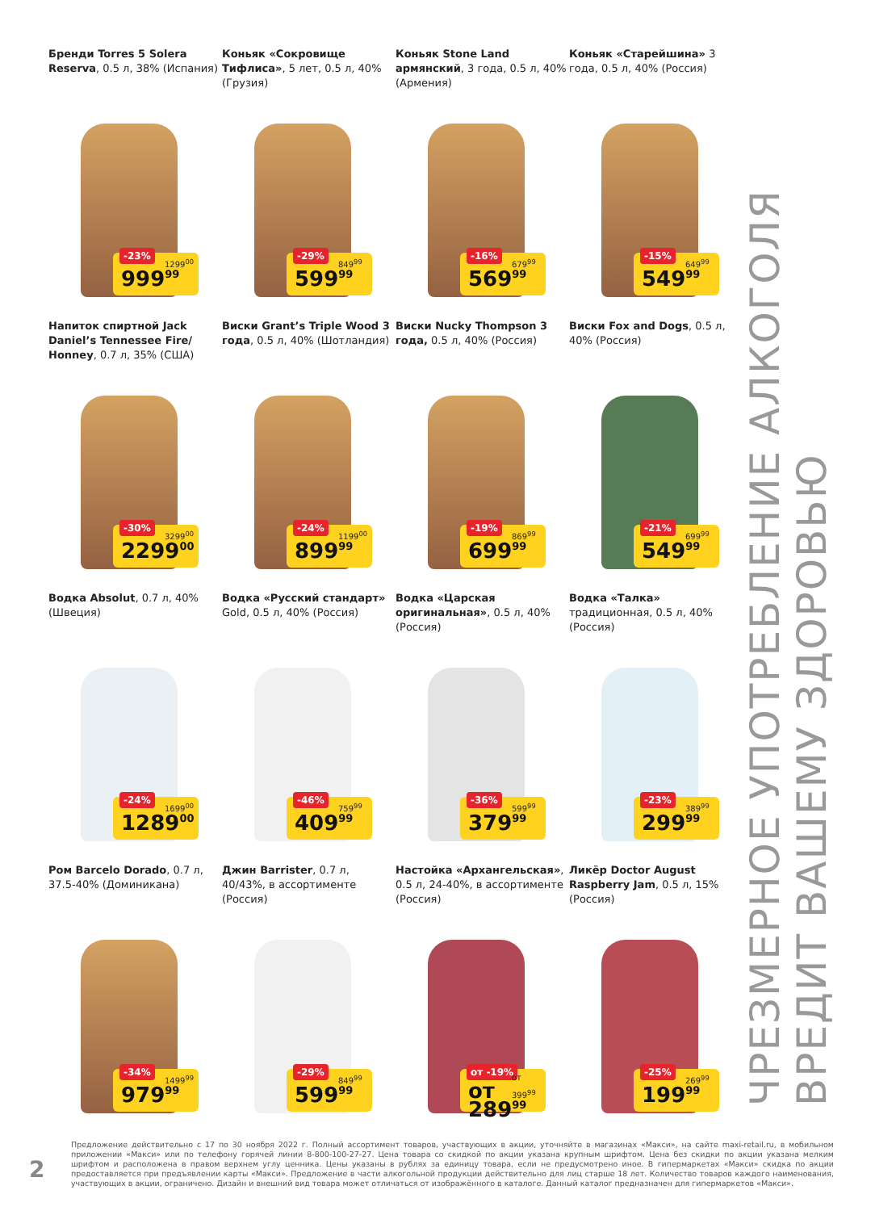Бренди Torres 5 Solera Reserva, 0.5 л, 38% (Испания)
-23% 1299<sup>00</sup>
999<sup>99</sup>
Коньяк «Сокровище Тифлиса», 5 лет, 0.5 л, 40% (Грузия)
-29% 849<sup>99</sup>
599<sup>99</sup>
Коньяк Stone Land армянский, 3 года, 0.5 л, 40% (Армения)
-16% 679<sup>99</sup>
569<sup>99</sup>
Коньяк «Старейшина» 3 года, 0.5 л, 40% (Россия)
-15% 649<sup>99</sup>
549<sup>99</sup>
Напиток спиртной Jack Daniel’s Tennessee Fire/ Honney, 0.7 л, 35% (США)
-30% 3299<sup>00</sup>
2299<sup>00</sup>
Виски Grant’s Triple Wood 3 года, 0.5 л, 40% (Шотландия)
-24% 1199<sup>00</sup>
899<sup>99</sup>
Виски Nucky Thompson 3 года, 0.5 л, 40% (Россия)
-19% 869<sup>99</sup>
699<sup>99</sup>
Виски Fox and Dogs, 0.5 л, 40% (Россия)
-21% 699<sup>99</sup>
549<sup>99</sup>
Водка Absolut, 0.7 л, 40% (Швеция)
-24% 1699<sup>00</sup>
1289<sup>00</sup>
Водка «Русский стандарт» Gold, 0.5 л, 40% (Россия)
-46% 759<sup>99</sup>
409<sup>99</sup>
Водка «Царская оригинальная», 0.5 л, 40% (Россия)
-36% 599<sup>99</sup>
379<sup>99</sup>
Водка «Талка» традиционная, 0.5 л, 40% (Россия)
-23% 389<sup>99</sup>
299<sup>99</sup>
Ром Barcelo Dorado, 0.7 л, 37.5-40% (Доминикана)
-34% 1499<sup>99</sup>
979<sup>99</sup>
Джин Barrister, 0.7 л, 40/43%, в ассортименте (Россия)
-29% 849<sup>99</sup>
599<sup>99</sup>
Настойка «Архангельская», 0.5 л, 24-40%, в ассортименте (Россия)
от -19% от 399<sup>99</sup>
от 289<sup>99</sup>
Ликёр Doctor August Raspberry Jam, 0.5 л, 15% (Россия)
-25% 269<sup>99</sup>
199<sup>99</sup>
ЧРЕЗМЕРНОЕ УПОТРЕБЛЕНИЕ АЛКОГОЛЯ ВРЕДИТ ВАШЕМУ ЗДОРОВЬЮ
2
Предложение действительно с 17 по 30 ноября 2022 г. Полный ассортимент товаров, участвующих в акции, уточняйте в магазинах «Макси», на сайте maxi-retail.ru, в мобильном приложении «Макси» или по телефону горячей линии 8-800-100-27-27. Цена товара со скидкой по акции указана крупным шрифтом. Цена без скидки по акции указана мелким шрифтом и расположена в правом верхнем углу ценника. Цены указаны в рублях за единицу товара, если не предусмотрено иное. В гипермаркетах «Макси» скидка по акции предоставляется при предъявлении карты «Макси». Предложение в части алкогольной продукции действительно для лиц старше 18 лет. Количество товаров каждого наименования, участвующих в акции, ограничено. Дизайн и внешний вид товара может отличаться от изображённого в каталоге. Данный каталог предназначен для гипермаркетов «Макси».